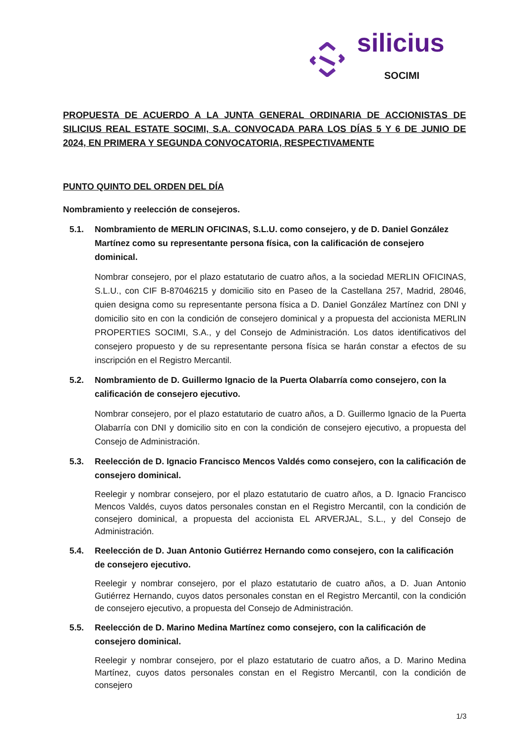silicius
SOCIMI
PROPUESTA DE ACUERDO A LA JUNTA GENERAL ORDINARIA DE ACCIONISTAS DE SILICIUS REAL ESTATE SOCIMI, S.A. CONVOCADA PARA LOS DÍAS 5 Y 6 DE JUNIO DE 2024, EN PRIMERA Y SEGUNDA CONVOCATORIA, RESPECTIVAMENTE
PUNTO QUINTO DEL ORDEN DEL DÍA
Nombramiento y reelección de consejeros.
5.1. Nombramiento de MERLIN OFICINAS, S.L.U. como consejero, y de D. Daniel González Martínez como su representante persona física, con la calificación de consejero dominical.
Nombrar consejero, por el plazo estatutario de cuatro años, a la sociedad MERLIN OFICINAS, S.L.U., con CIF B-87046215 y domicilio sito en Paseo de la Castellana 257, Madrid, 28046, quien designa como su representante persona física a D. Daniel González Martínez con DNI y domicilio sito en con la condición de consejero dominical y a propuesta del accionista MERLIN PROPERTIES SOCIMI, S.A., y del Consejo de Administración. Los datos identificativos del consejero propuesto y de su representante persona física se harán constar a efectos de su inscripción en el Registro Mercantil.
5.2. Nombramiento de D. Guillermo Ignacio de la Puerta Olabarría como consejero, con la calificación de consejero ejecutivo.
Nombrar consejero, por el plazo estatutario de cuatro años, a D. Guillermo Ignacio de la Puerta Olabarría con DNI y domicilio sito en con la condición de consejero ejecutivo, a propuesta del Consejo de Administración.
5.3. Reelección de D. Ignacio Francisco Mencos Valdés como consejero, con la calificación de consejero dominical.
Reelegir y nombrar consejero, por el plazo estatutario de cuatro años, a D. Ignacio Francisco Mencos Valdés, cuyos datos personales constan en el Registro Mercantil, con la condición de consejero dominical, a propuesta del accionista EL ARVERJAL, S.L., y del Consejo de Administración.
5.4. Reelección de D. Juan Antonio Gutiérrez Hernando como consejero, con la calificación de consejero ejecutivo.
Reelegir y nombrar consejero, por el plazo estatutario de cuatro años, a D. Juan Antonio Gutiérrez Hernando, cuyos datos personales constan en el Registro Mercantil, con la condición de consejero ejecutivo, a propuesta del Consejo de Administración.
5.5. Reelección de D. Marino Medina Martínez como consejero, con la calificación de consejero dominical.
Reelegir y nombrar consejero, por el plazo estatutario de cuatro años, a D. Marino Medina Martínez, cuyos datos personales constan en el Registro Mercantil, con la condición de consejero
1/3